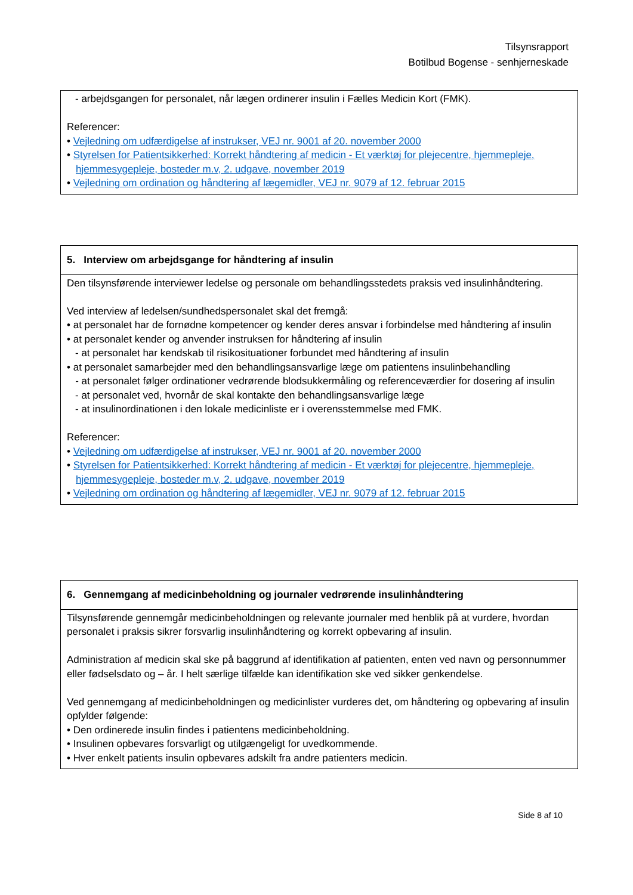Tilsynsrapport
Botilbud Bogense - senhjerneskade
- arbejdsgangen for personalet, når lægen ordinerer insulin i Fælles Medicin Kort (FMK).
Referencer:
• Vejledning om udfærdigelse af instrukser, VEJ nr. 9001 af 20. november 2000
• Styrelsen for Patientsikkerhed: Korrekt håndtering af medicin - Et værktøj for plejecentre, hjemmepleje, hjemmesygepleje, bosteder m.v, 2. udgave, november 2019
• Vejledning om ordination og håndtering af lægemidler, VEJ nr. 9079 af 12. februar 2015
5. Interview om arbejdsgange for håndtering af insulin
Den tilsynsførende interviewer ledelse og personale om behandlingsstedets praksis ved insulinhåndtering.
Ved interview af ledelsen/sundhedspersonalet skal det fremgå:
• at personalet har de fornødne kompetencer og kender deres ansvar i forbindelse med håndtering af insulin
• at personalet kender og anvender instruksen for håndtering af insulin
- at personalet har kendskab til risikosituationer forbundet med håndtering af insulin
• at personalet samarbejder med den behandlingsansvarlige læge om patientens insulinbehandling
- at personalet følger ordinationer vedrørende blodsukkermåling og referenceværdier for dosering af insulin
- at personalet ved, hvornår de skal kontakte den behandlingsansvarlige læge
- at insulinordinationen i den lokale medicinliste er i overensstemmelse med FMK.
Referencer:
• Vejledning om udfærdigelse af instrukser, VEJ nr. 9001 af 20. november 2000
• Styrelsen for Patientsikkerhed: Korrekt håndtering af medicin - Et værktøj for plejecentre, hjemmepleje, hjemmesygepleje, bosteder m.v, 2. udgave, november 2019
• Vejledning om ordination og håndtering af lægemidler, VEJ nr. 9079 af 12. februar 2015
6. Gennemgang af medicinbeholdning og journaler vedrørende insulinhåndtering
Tilsynsførende gennemgår medicinbeholdningen og relevante journaler med henblik på at vurdere, hvordan personalet i praksis sikrer forsvarlig insulinhåndtering og korrekt opbevaring af insulin.
Administration af medicin skal ske på baggrund af identifikation af patienten, enten ved navn og personnummer eller fødselsdato og – år. I helt særlige tilfælde kan identifikation ske ved sikker genkendelse.
Ved gennemgang af medicinbeholdningen og medicinlister vurderes det, om håndtering og opbevaring af insulin opfylder følgende:
• Den ordinerede insulin findes i patientens medicinbeholdning.
• Insulinen opbevares forsvarligt og utilgængeligt for uvedkommende.
• Hver enkelt patients insulin opbevares adskilt fra andre patienters medicin.
Side 8 af 10